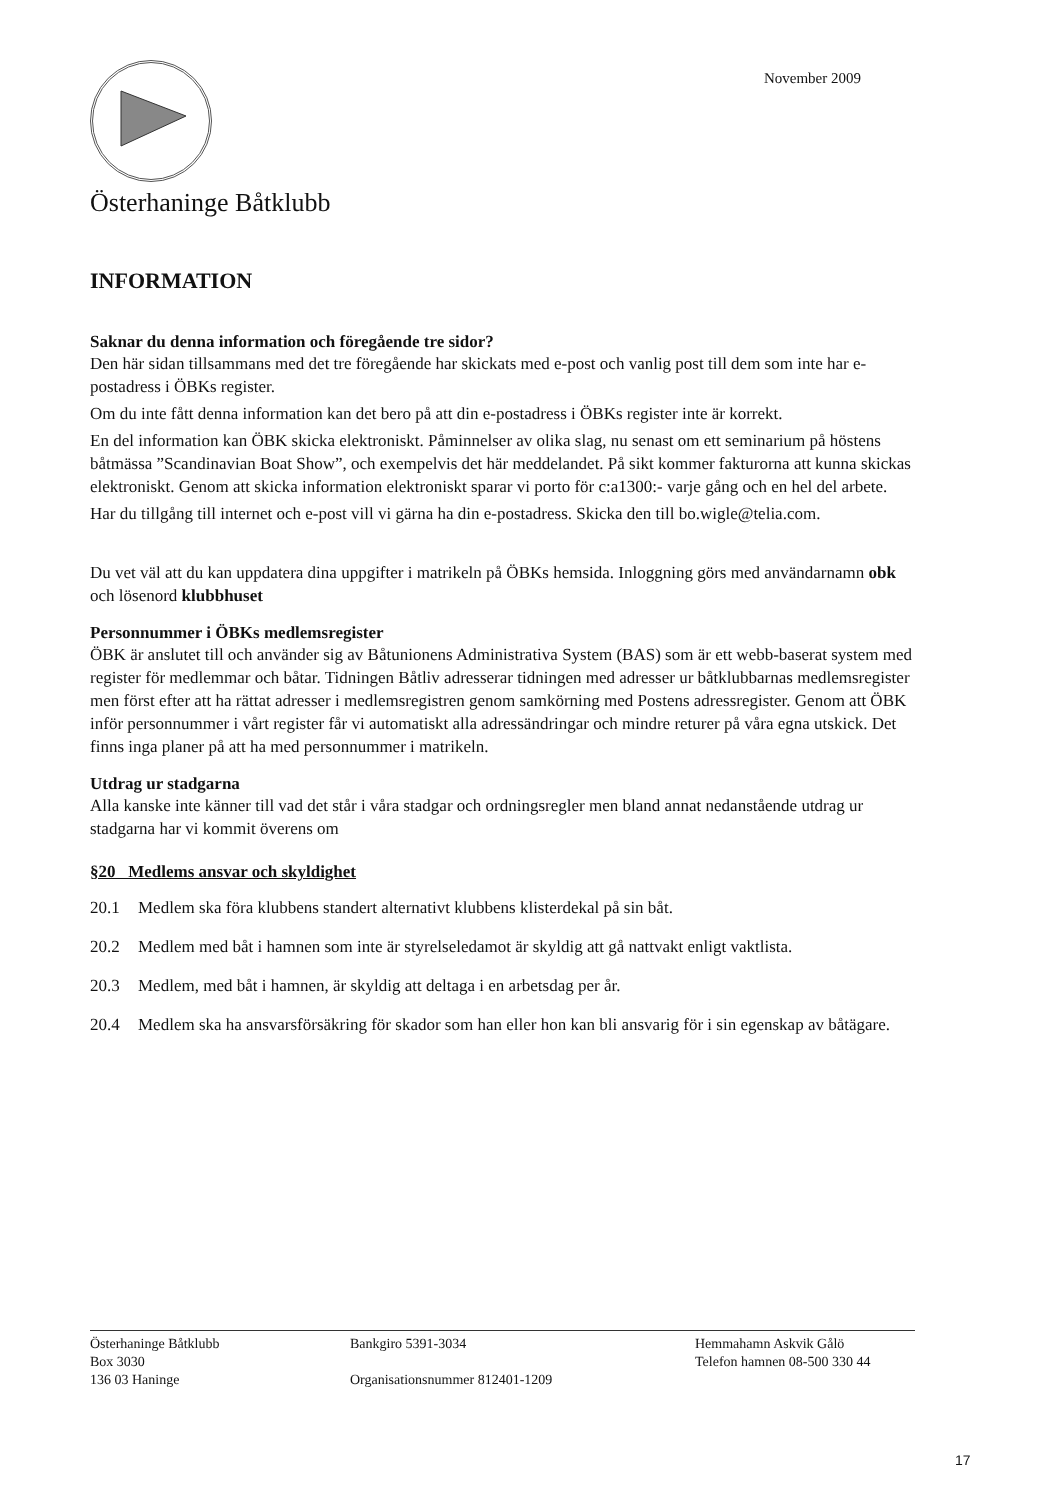November 2009
Österhaninge Båtklubb
INFORMATION
Saknar du denna information och föregående tre sidor?
Den här sidan tillsammans med det tre föregående har skickats med e-post och vanlig post till dem som inte har e-postadress i ÖBKs register.
Om du inte fått denna information kan det bero på att din e-postadress i ÖBKs register inte är korrekt.
En del information kan ÖBK skicka elektroniskt. Påminnelser av olika slag, nu senast om ett seminarium på höstens båtmässa ”Scandinavian Boat Show”, och exempelvis det här meddelandet. På sikt kommer fakturorna att kunna skickas elektroniskt. Genom att skicka information elektroniskt sparar vi porto för c:a1300:- varje gång och en hel del arbete.
Har du tillgång till internet och e-post vill vi gärna ha din e-postadress. Skicka den till bo.wigle@telia.com.
Du vet väl att du kan uppdatera dina uppgifter i matrikeln på ÖBKs hemsida. Inloggning görs med användarnamn obk och lösenord klubbhuset
Personnummer i ÖBKs medlemsregister
ÖBK är anslutet till och använder sig av Båtunionens Administrativa System (BAS) som är ett webb-baserat system med register för medlemmar och båtar. Tidningen Båtliv adresserar tidningen med adresser ur båtklubbarnas medlemsregister men först efter att ha rättat adresser i medlemsregistren genom samkörning med Postens adressregister. Genom att ÖBK inför personnummer i vårt register får vi automatiskt alla adressändringar och mindre returer på våra egna utskick. Det finns inga planer på att ha med personnummer i matrikeln.
Utdrag ur stadgarna
Alla kanske inte känner till vad det står i våra stadgar och ordningsregler men bland annat nedanstående utdrag ur stadgarna har vi kommit överens om
§20 Medlems ansvar och skyldighet
20.1 Medlem ska föra klubbens standert alternativt klubbens klisterdekal på sin båt.
20.2 Medlem med båt i hamnen som inte är styrelseledamot är skyldig att gå nattvakt enligt vaktlista.
20.3 Medlem, med båt i hamnen, är skyldig att deltaga i en arbetsdag per år.
20.4 Medlem ska ha ansvarsförsäkring för skador som han eller hon kan bli ansvarig för i sin egenskap av båtägare.
Österhaninge Båtklubb
Box 3030
136 03 Haninge
Bankgiro 5391-3034
Organisationsnummer 812401-1209
Hemmahamn Askvik Gålö
Telefon hamnen 08-500 330 44
17